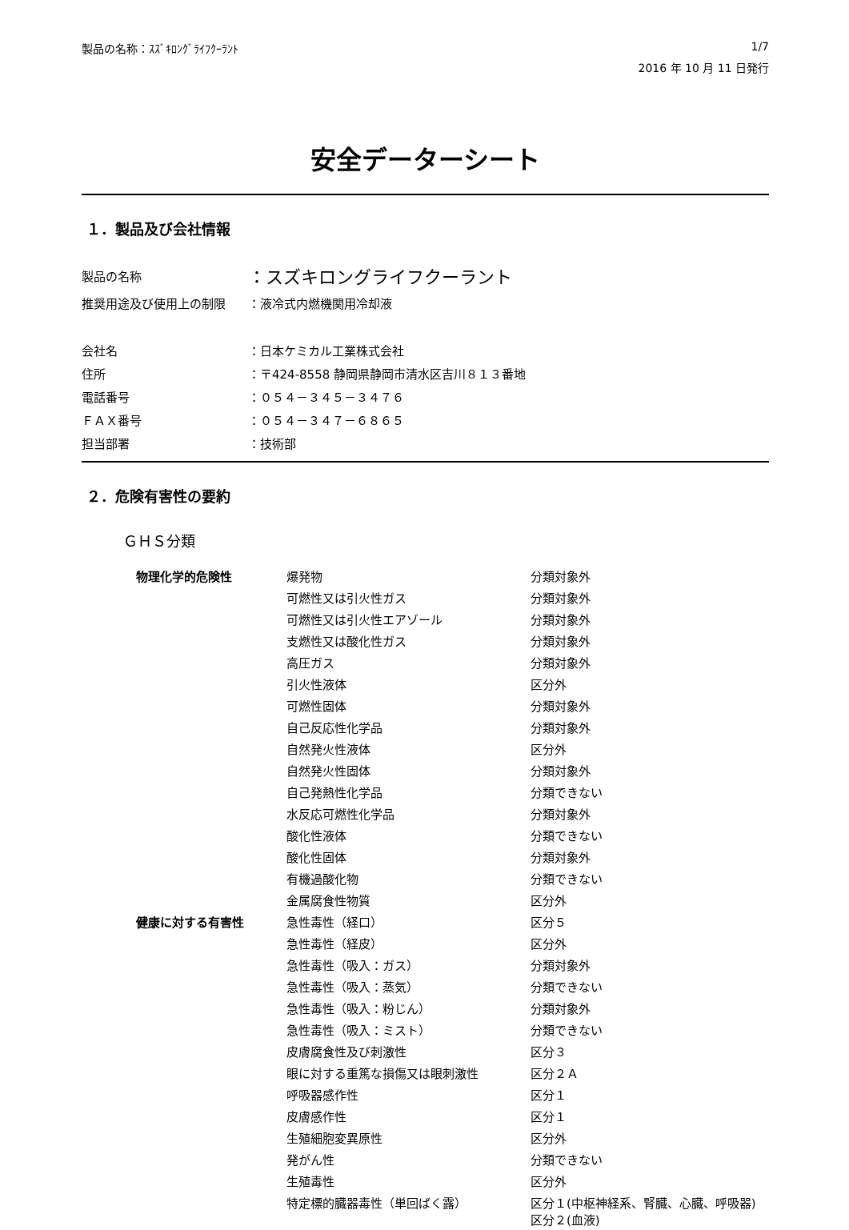製品の名称：ｽｽﾞｷﾛﾝｸﾞﾗｲﾌｸｰﾗﾝﾄ 1/7
2016 年 10 月 11 日発行
安全データーシート
１．製品及び会社情報
製品の名称
：スズキロングライフクーラント
推奨用途及び使用上の制限
：液冷式内燃機関用冷却液
会社名
：日本ケミカル工業株式会社
住所
：〒424-8558 静岡県静岡市清水区吉川８１３番地
電話番号
：０５４－３４５－３４７６
ＦＡＸ番号
：０５４－３４７－６８６５
担当部署
：技術部
２．危険有害性の要約
ＧＨＳ分類
| 物理化学的危険性 | 爆発物 | 分類対象外 |
| | 可燃性又は引火性ガス | 分類対象外 |
| | 可燃性又は引火性エアゾール | 分類対象外 |
| | 支燃性又は酸化性ガス | 分類対象外 |
| | 高圧ガス | 分類対象外 |
| | 引火性液体 | 区分外 |
| | 可燃性固体 | 分類対象外 |
| | 自己反応性化学品 | 分類対象外 |
| | 自然発火性液体 | 区分外 |
| | 自然発火性固体 | 分類対象外 |
| | 自己発熱性化学品 | 分類できない |
| | 水反応可燃性化学品 | 分類対象外 |
| | 酸化性液体 | 分類できない |
| | 酸化性固体 | 分類対象外 |
| | 有機過酸化物 | 分類できない |
| | 金属腐食性物質 | 区分外 |
| 健康に対する有害性 | 急性毒性（経口） | 区分５ |
| | 急性毒性（経皮） | 区分外 |
| | 急性毒性（吸入：ガス） | 分類対象外 |
| | 急性毒性（吸入：蒸気） | 分類できない |
| | 急性毒性（吸入：粉じん） | 分類対象外 |
| | 急性毒性（吸入：ミスト） | 分類できない |
| | 皮膚腐食性及び刺激性 | 区分３ |
| | 眼に対する重篤な損傷又は眼刺激性 | 区分２Ａ |
| | 呼吸器感作性 | 区分１ |
| | 皮膚感作性 | 区分１ |
| | 生殖細胞変異原性 | 区分外 |
| | 発がん性 | 分類できない |
| | 生殖毒性 | 区分外 |
| | 特定標的臓器毒性（単回ばく露） | 区分１(中枢神経系、腎臓、心臓、呼吸器) 区分２(血液) |